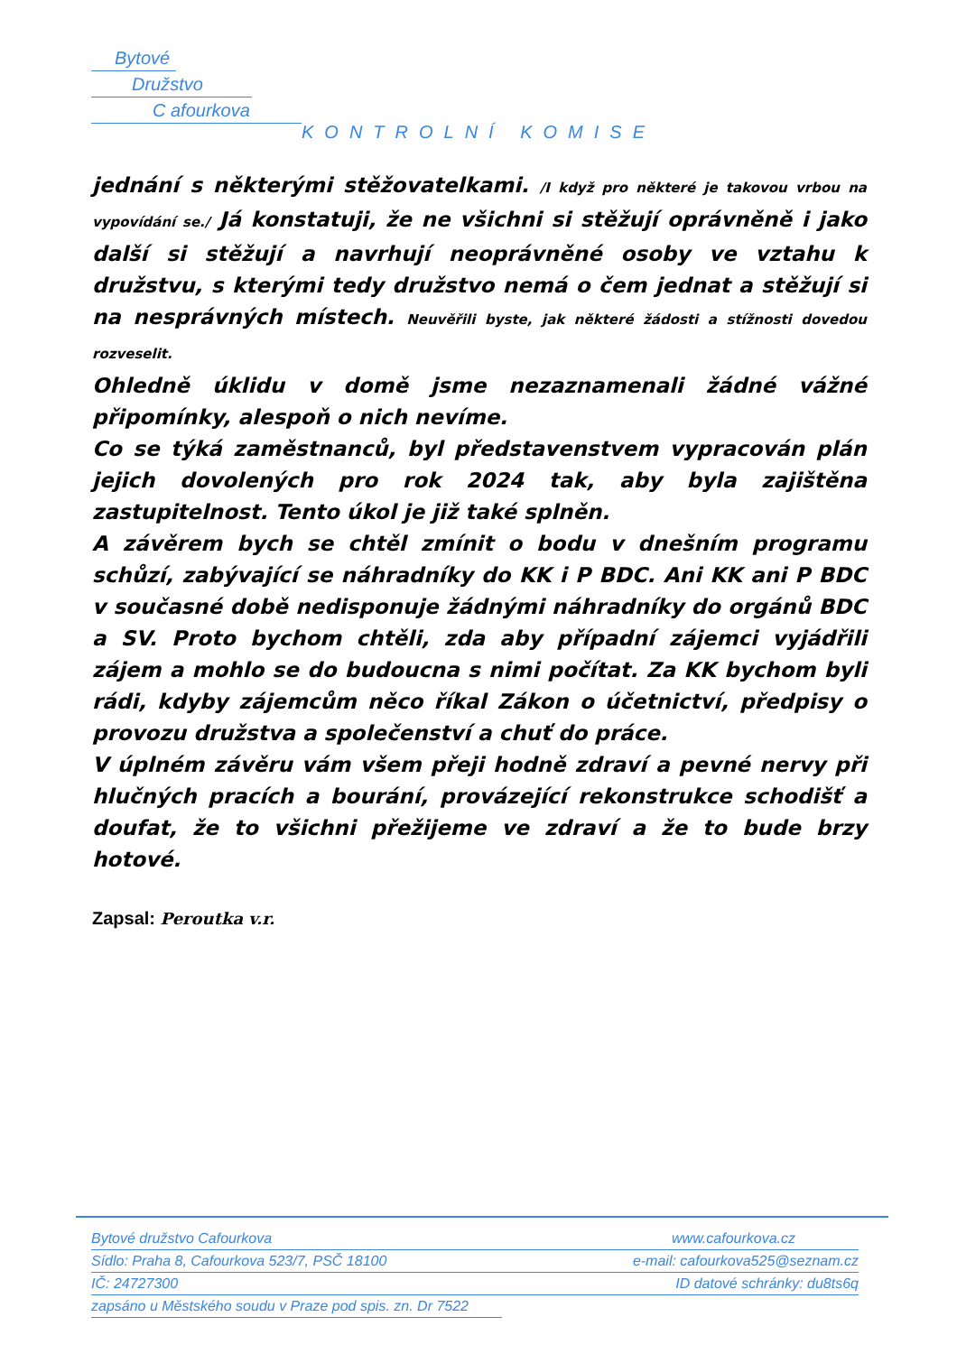Bytové
Družstvo
C afourkova
KONTROLNÍ KOMISE
jednání s některými stěžovatelkami. /I když pro některé je takovou vrbou na vypovídání se./ Já konstatuji, že ne všichni si stěžují oprávněně i jako další si stěžují a navrhují neoprávněné osoby ve vztahu k družstvu, s kterými tedy družstvo nemá o čem jednat a stěžují si na nesprávných místech. Neuvěřili byste, jak některé žádosti a stížnosti dovedou rozveselit.
Ohledně úklidu v domě jsme nezaznamenali žádné vážné připomínky, alespoň o nich nevíme.
Co se týká zaměstnanců, byl představenstvem vypracován plán jejich dovolených pro rok 2024 tak, aby byla zajištěna zastupitelnost. Tento úkol je již také splněn.
A závěrem bych se chtěl zmínit o bodu v dnešním programu schůzí, zabývající se náhradníky do KK i P BDC. Ani KK ani P BDC v současné době nedisponuje žádnými náhradníky do orgánů BDC a SV. Proto bychom chtěli, zda aby případní zájemci vyjádřili zájem a mohlo se do budoucna s nimi počítat. Za KK bychom byli rádi, kdyby zájemcům něco říkal Zákon o účetnictví, předpisy o provozu družstva a společenství a chuť do práce.
V úplném závěru vám všem přeji hodně zdraví a pevné nervy při hlučných pracích a bourání, provázející rekonstrukce schodišť a doufat, že to všichni přežijeme ve zdraví a že to bude brzy hotové.
Zapsal: Peroutka v.r.
Bytové družstvo Cafourkova www.cafourkova.cz
Sídlo: Praha 8, Cafourkova 523/7, PSČ 18100 e-mail: cafourkova525@seznam.cz
IČ: 24727300 ID datové schránky: du8ts6q
zapsáno u Městského soudu v Praze pod spis. zn. Dr 7522